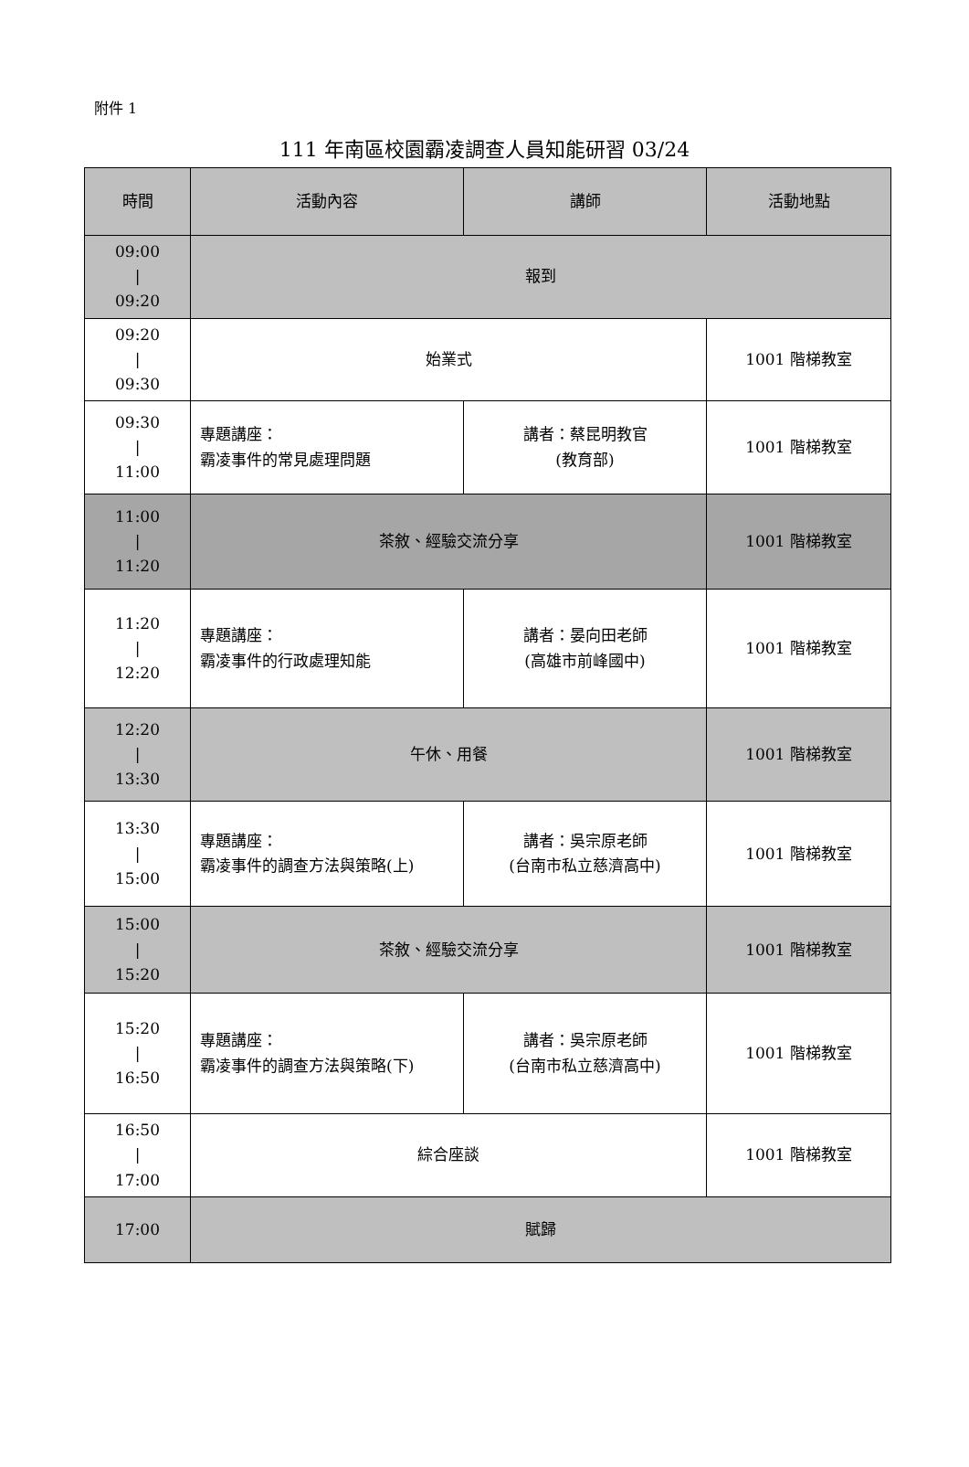附件 1
111 年南區校園霸凌調查人員知能研習 03/24
| 時間 | 活動內容 | 講師 | 活動地點 |
| --- | --- | --- | --- |
| 09:00 / 09:20 | 報到 | | |
| 09:20 / 09:30 | 始業式 | | 1001 階梯教室 |
| 09:30 / 11:00 | 專題講座： 霸凌事件的常見處理問題 | 講者：蔡昆明教官 (教育部) | 1001 階梯教室 |
| 11:00 / 11:20 | 茶敘、經驗交流分享 | | 1001 階梯教室 |
| 11:20 / 12:20 | 專題講座： 霸凌事件的行政處理知能 | 講者：晏向田老師 (高雄市前峰國中) | 1001 階梯教室 |
| 12:20 / 13:30 | 午休、用餐 | | 1001 階梯教室 |
| 13:30 / 15:00 | 專題講座： 霸凌事件的調查方法與策略(上) | 講者：吳宗原老師 (台南市私立慈濟高中) | 1001 階梯教室 |
| 15:00 / 15:20 | 茶敘、經驗交流分享 | | 1001 階梯教室 |
| 15:20 / 16:50 | 專題講座： 霸凌事件的調查方法與策略(下) | 講者：吳宗原老師 (台南市私立慈濟高中) | 1001 階梯教室 |
| 16:50 / 17:00 | 綜合座談 | | 1001 階梯教室 |
| 17:00 | 賦歸 | | |